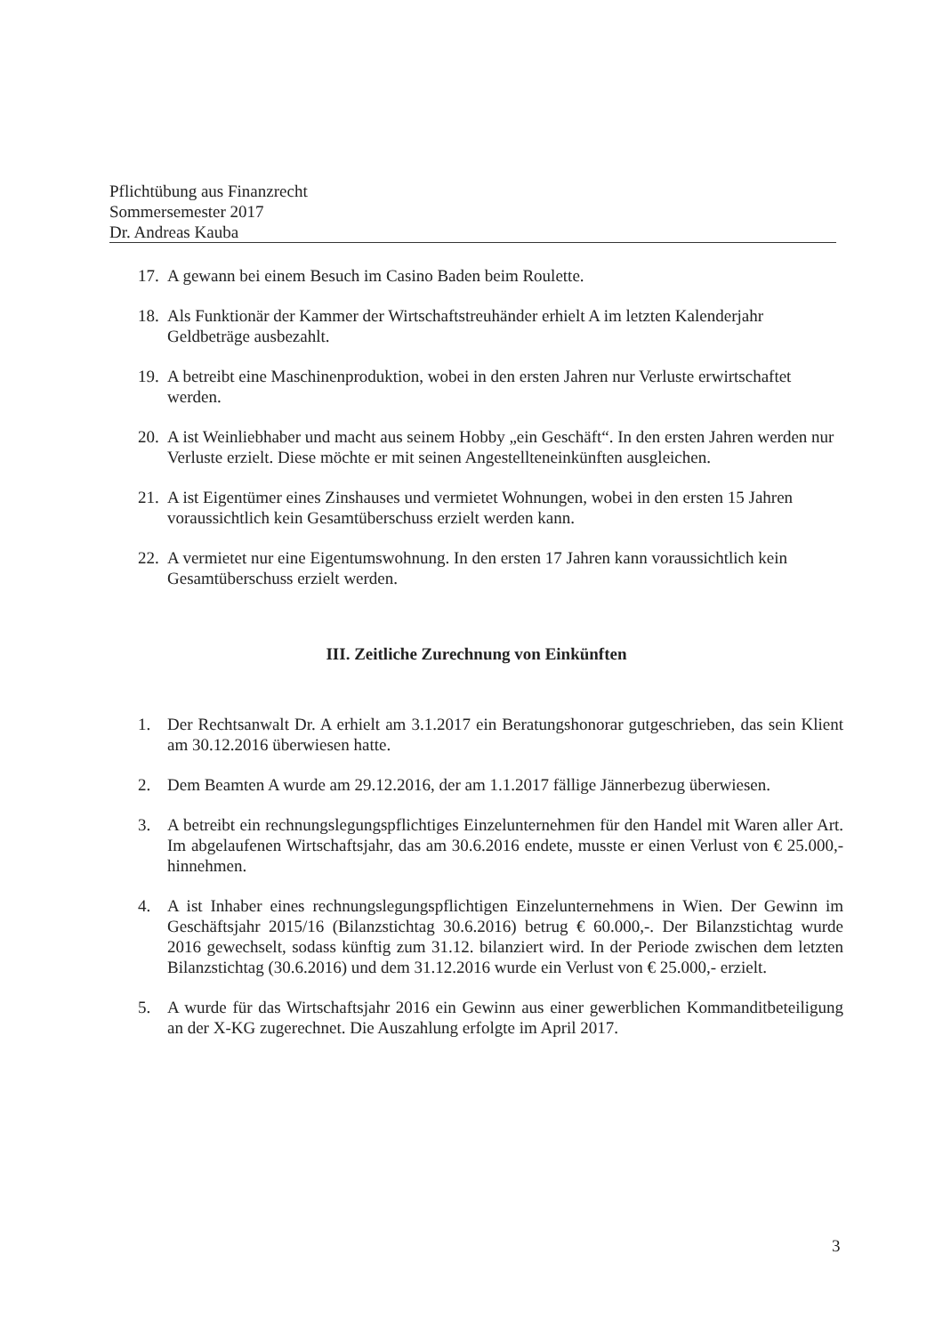Pflichtübung aus Finanzrecht
Sommersemester 2017
Dr. Andreas Kauba
17. A gewann bei einem Besuch im Casino Baden beim Roulette.
18. Als Funktionär der Kammer der Wirtschaftstreuhänder erhielt A im letzten Kalenderjahr Geldbeträge ausbezahlt.
19. A betreibt eine Maschinenproduktion, wobei in den ersten Jahren nur Verluste erwirtschaftet werden.
20. A ist Weinliebhaber und macht aus seinem Hobby „ein Geschäft“. In den ersten Jahren werden nur Verluste erzielt. Diese möchte er mit seinen Angestellteneinkünften ausgleichen.
21. A ist Eigentümer eines Zinshauses und vermietet Wohnungen, wobei in den ersten 15 Jahren voraussichtlich kein Gesamtüberschuss erzielt werden kann.
22. A vermietet nur eine Eigentumswohnung. In den ersten 17 Jahren kann voraussichtlich kein Gesamtüberschuss erzielt werden.
III. Zeitliche Zurechnung von Einkünften
1. Der Rechtsanwalt Dr. A erhielt am 3.1.2017 ein Beratungshonorar gutgeschrieben, das sein Klient am 30.12.2016 überwiesen hatte.
2. Dem Beamten A wurde am 29.12.2016, der am 1.1.2017 fällige Jännerbezug überwiesen.
3. A betreibt ein rechnungslegungspflichtiges Einzelunternehmen für den Handel mit Waren aller Art. Im abgelaufenen Wirtschaftsjahr, das am 30.6.2016 endete, musste er einen Verlust von € 25.000,- hinnehmen.
4. A ist Inhaber eines rechnungslegungspflichtigen Einzelunternehmens in Wien. Der Gewinn im Geschäftsjahr 2015/16 (Bilanzstichtag 30.6.2016) betrug € 60.000,-. Der Bilanzstichtag wurde 2016 gewechselt, sodass künftig zum 31.12. bilanziert wird. In der Periode zwischen dem letzten Bilanzstichtag (30.6.2016) und dem 31.12.2016 wurde ein Verlust von € 25.000,- erzielt.
5. A wurde für das Wirtschaftsjahr 2016 ein Gewinn aus einer gewerblichen Kommanditbeteiligung an der X-KG zugerechnet. Die Auszahlung erfolgte im April 2017.
3